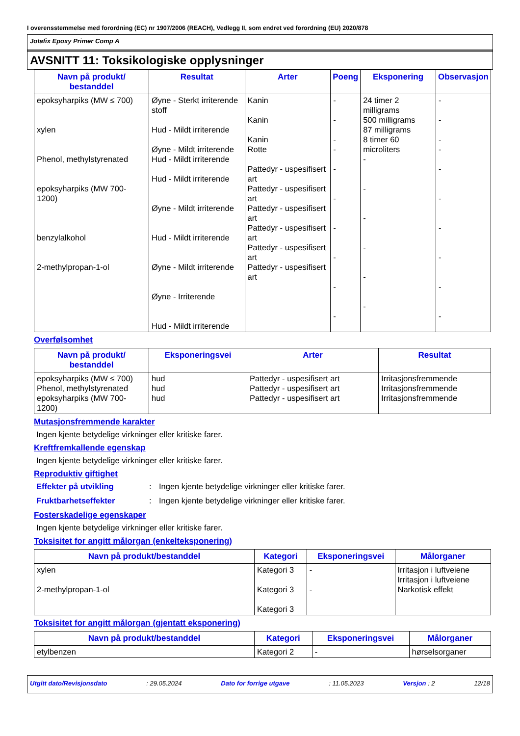I overensstemmelse med forordning (EC) nr 1907/2006 (REACH), Vedlegg II, som endret ved forordning (EU) 2020/878
Jotafix Epoxy Primer Comp A
AVSNITT 11: Toksikologiske opplysninger
| Navn på produkt/ bestanddel | Resultat | Arter | Poeng | Eksponering | Observasjon |
| --- | --- | --- | --- | --- | --- |
| epoksyharpiks (MW ≤ 700) xylen Phenol, methylstyrenated epoksyharpiks (MW 700-1200) benzylalkohol 2-methylpropan-1-ol | Øyne - Sterkt irriterende stoff Hud - Mildt irriterende Øyne - Mildt irriterende Hud - Mildt irriterende Hud - Mildt irriterende Øyne - Mildt irriterende Hud - Mildt irriterende Øyne - Mildt irriterende Øyne - Irriterende Hud - Mildt irriterende | Kanin Kanin Kanin Rotte Pattedyr - uspesifisert art Pattedyr - uspesifisert art Pattedyr - uspesifisert art Pattedyr - uspesifisert art Pattedyr - uspesifisert art Pattedyr - uspesifisert art | - - - - - - - - - - | 24 timer 2 milligrams 500 milligrams 87 milligrams 8 timer 60 microliters - - - - - - | - - - - - - - - - - |
Overfølsomhet
| Navn på produkt/ bestanddel | Eksponeringsvei | Arter | Resultat |
| --- | --- | --- | --- |
| epoksyharpiks (MW ≤ 700) Phenol, methylstyrenated epoksyharpiks (MW 700-1200) | hud hud hud | Pattedyr - uspesifisert art Pattedyr - uspesifisert art Pattedyr - uspesifisert art | Irritasjonsfremmende Irritasjonsfremmende Irritasjonsfremmende |
Mutasjonsfremmende karakter
Ingen kjente betydelige virkninger eller kritiske farer.
Kreftfremkallende egenskap
Ingen kjente betydelige virkninger eller kritiske farer.
Reproduktiv giftighet
Effekter på utvikling: Ingen kjente betydelige virkninger eller kritiske farer.
Fruktbarhetseffekter: Ingen kjente betydelige virkninger eller kritiske farer.
Fosterskadelige egenskaper
Ingen kjente betydelige virkninger eller kritiske farer.
Toksisitet for angitt målorgan (enkelteksponering)
| Navn på produkt/bestanddel | Kategori | Eksponeringsvei | Målorganer |
| --- | --- | --- | --- |
| xylen 2-methylpropan-1-ol | Kategori 3 Kategori 3 Kategori 3 | - - | Irritasjon i luftveiene Irritasjon i luftveiene Narkotisk effekt |
Toksisitet for angitt målorgan (gjentatt eksponering)
| Navn på produkt/bestanddel | Kategori | Eksponeringsvei | Målorganer |
| --- | --- | --- | --- |
| etylbenzen | Kategori 2 | - | hørselsorganer |
Utgitt dato/Revisjonsdato: 29.05.2024 Dato for forrige utgave: 11.05.2023 Versjon : 2 12/18